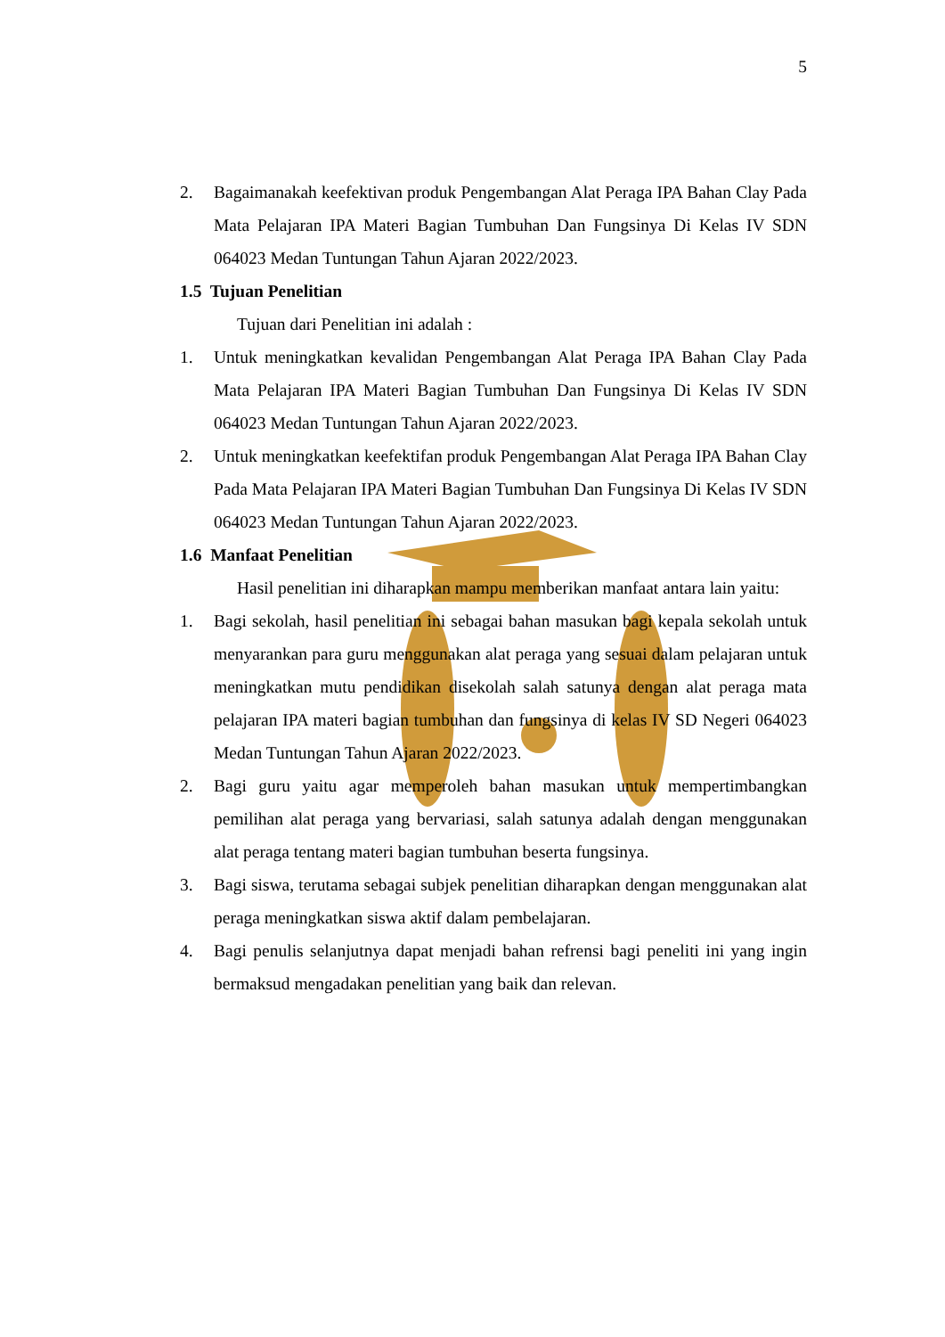5
2. Bagaimanakah keefektivan produk Pengembangan Alat Peraga IPA Bahan Clay Pada Mata Pelajaran IPA Materi Bagian Tumbuhan Dan Fungsinya Di Kelas IV SDN 064023 Medan Tuntungan Tahun Ajaran 2022/2023.
1.5 Tujuan Penelitian
Tujuan dari Penelitian ini adalah :
1. Untuk meningkatkan kevalidan Pengembangan Alat Peraga IPA Bahan Clay Pada Mata Pelajaran IPA Materi Bagian Tumbuhan Dan Fungsinya Di Kelas IV SDN 064023 Medan Tuntungan Tahun Ajaran 2022/2023.
2. Untuk meningkatkan keefektifan produk Pengembangan Alat Peraga IPA Bahan Clay Pada Mata Pelajaran IPA Materi Bagian Tumbuhan Dan Fungsinya Di Kelas IV SDN 064023 Medan Tuntungan Tahun Ajaran 2022/2023.
1.6 Manfaat Penelitian
Hasil penelitian ini diharapkan mampu memberikan manfaat antara lain yaitu:
1. Bagi sekolah, hasil penelitian ini sebagai bahan masukan bagi kepala sekolah untuk menyarankan para guru menggunakan alat peraga yang sesuai dalam pelajaran untuk meningkatkan mutu pendidikan disekolah salah satunya dengan alat peraga mata pelajaran IPA materi bagian tumbuhan dan fungsinya di kelas IV SD Negeri 064023 Medan Tuntungan Tahun Ajaran 2022/2023.
2. Bagi guru yaitu agar memperoleh bahan masukan untuk mempertimbangkan pemilihan alat peraga yang bervariasi, salah satunya adalah dengan menggunakan alat peraga tentang materi bagian tumbuhan beserta fungsinya.
3. Bagi siswa, terutama sebagai subjek penelitian diharapkan dengan menggunakan alat peraga meningkatkan siswa aktif dalam pembelajaran.
4. Bagi penulis selanjutnya dapat menjadi bahan refrensi bagi peneliti ini yang ingin bermaksud mengadakan penelitian yang baik dan relevan.